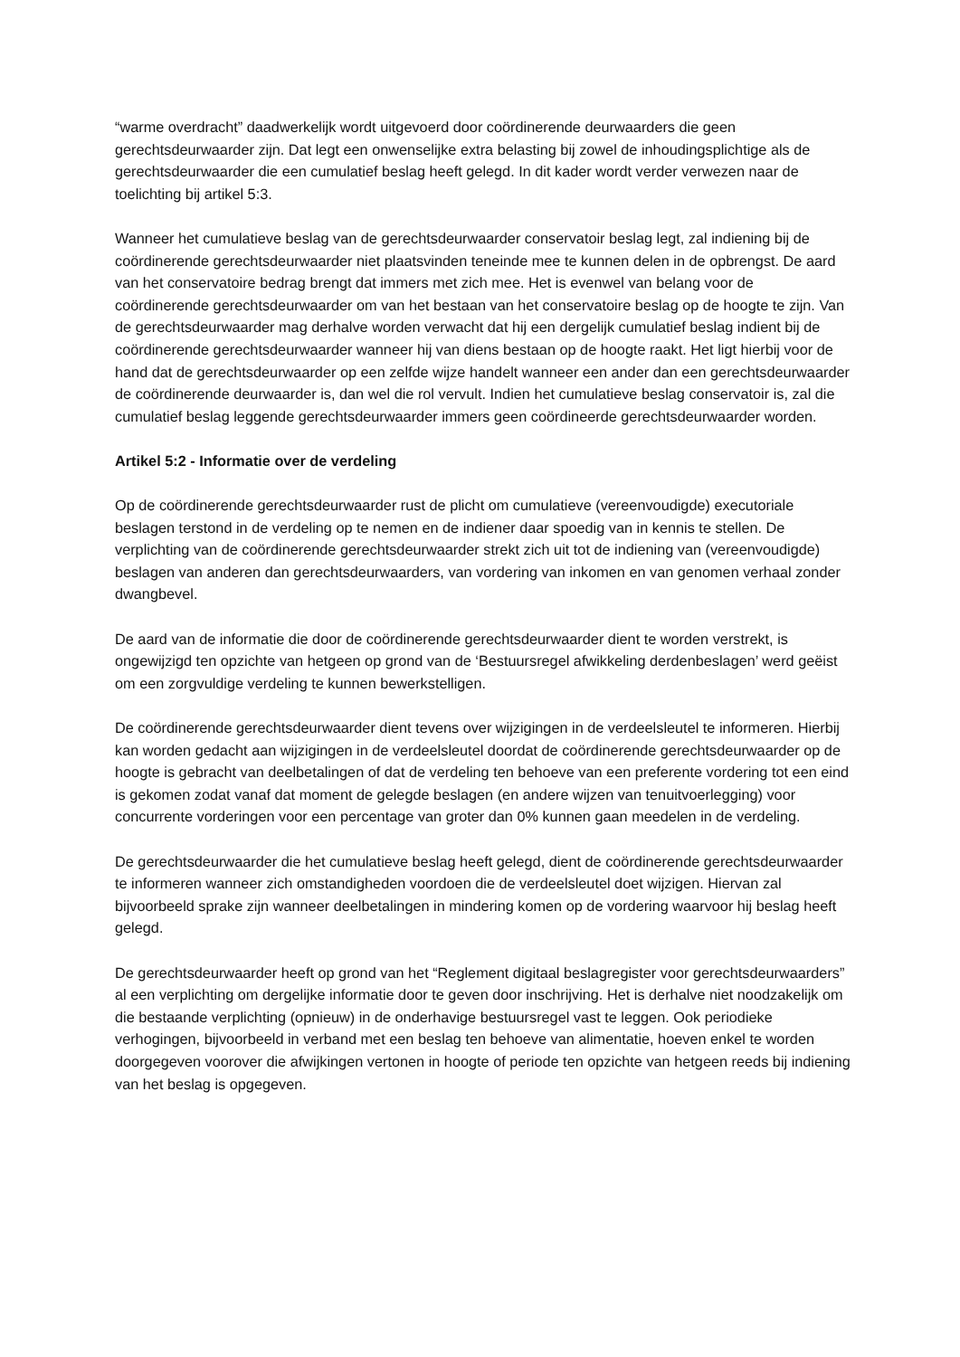“warme overdracht” daadwerkelijk wordt uitgevoerd door coördinerende deurwaarders die geen gerechtsdeurwaarder zijn. Dat legt een onwenselijke extra belasting bij zowel de inhoudingsplichtige als de gerechtsdeurwaarder die een cumulatief beslag heeft gelegd. In dit kader wordt verder verwezen naar de toelichting bij artikel 5:3.
Wanneer het cumulatieve beslag van de gerechtsdeurwaarder conservatoir beslag legt, zal indiening bij de coördinerende gerechtsdeurwaarder niet plaatsvinden teneinde mee te kunnen delen in de opbrengst. De aard van het conservatoire bedrag brengt dat immers met zich mee. Het is evenwel van belang voor de coördinerende gerechtsdeurwaarder om van het bestaan van het conservatoire beslag op de hoogte te zijn. Van de gerechtsdeurwaarder mag derhalve worden verwacht dat hij een dergelijk cumulatief beslag indient bij de coördinerende gerechtsdeurwaarder wanneer hij van diens bestaan op de hoogte raakt. Het ligt hierbij voor de hand dat de gerechtsdeurwaarder op een zelfde wijze handelt wanneer een ander dan een gerechtsdeurwaarder de coördinerende deurwaarder is, dan wel die rol vervult. Indien het cumulatieve beslag conservatoir is, zal die cumulatief beslag leggende gerechtsdeurwaarder immers geen coördineerde gerechtsdeurwaarder worden.
Artikel 5:2 - Informatie over de verdeling
Op de coördinerende gerechtsdeurwaarder rust de plicht om cumulatieve (vereenvoudigde) executoriale beslagen terstond in de verdeling op te nemen en de indiener daar spoedig van in kennis te stellen. De verplichting van de coördinerende gerechtsdeurwaarder strekt zich uit tot de indiening van (vereenvoudigde) beslagen van anderen dan gerechtsdeurwaarders, van vordering van inkomen en van genomen verhaal zonder dwangbevel.
De aard van de informatie die door de coördinerende gerechtsdeurwaarder dient te worden verstrekt, is ongewijzigd ten opzichte van hetgeen op grond van de ‘Bestuursregel afwikkeling derdenbeslagen’ werd geëist om een zorgvuldige verdeling te kunnen bewerkstelligen.
De coördinerende gerechtsdeurwaarder dient tevens over wijzigingen in de verdeelsleutel te informeren. Hierbij kan worden gedacht aan wijzigingen in de verdeelsleutel doordat de coördinerende gerechtsdeurwaarder op de hoogte is gebracht van deelbetalingen of dat de verdeling ten behoeve van een preferente vordering tot een eind is gekomen zodat vanaf dat moment de gelegde beslagen (en andere wijzen van tenuitvoerlegging) voor concurrente vorderingen voor een percentage van groter dan 0% kunnen gaan meedelen in de verdeling.
De gerechtsdeurwaarder die het cumulatieve beslag heeft gelegd, dient de coördinerende gerechtsdeurwaarder te informeren wanneer zich omstandigheden voordoen die de verdeelsleutel doet wijzigen. Hiervan zal bijvoorbeeld sprake zijn wanneer deelbetalingen in mindering komen op de vordering waarvoor hij beslag heeft gelegd.
De gerechtsdeurwaarder heeft op grond van het “Reglement digitaal beslagregister voor gerechtsdeurwaarders” al een verplichting om dergelijke informatie door te geven door inschrijving. Het is derhalve niet noodzakelijk om die bestaande verplichting (opnieuw) in de onderhavige bestuursregel vast te leggen. Ook periodieke verhogingen, bijvoorbeeld in verband met een beslag ten behoeve van alimentatie, hoeven enkel te worden doorgegeven voorover die afwijkingen vertonen in hoogte of periode ten opzichte van hetgeen reeds bij indiening van het beslag is opgegeven.